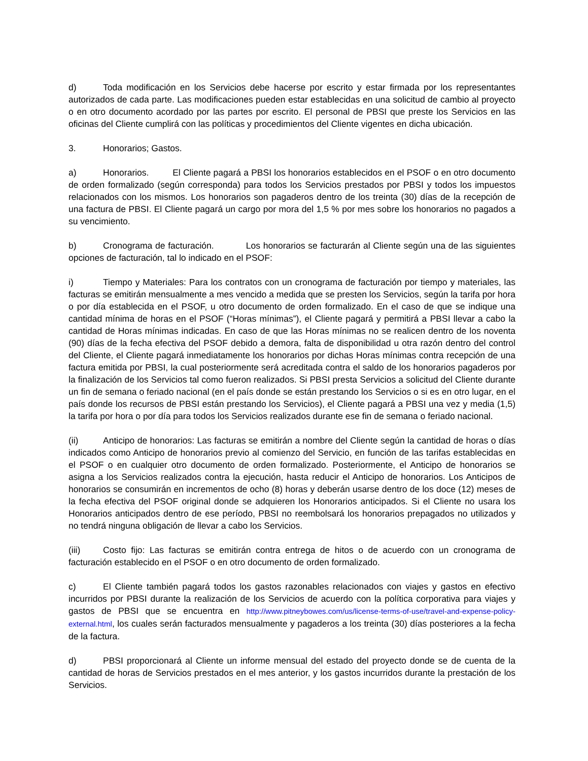d) Toda modificación en los Servicios debe hacerse por escrito y estar firmada por los representantes autorizados de cada parte. Las modificaciones pueden estar establecidas en una solicitud de cambio al proyecto o en otro documento acordado por las partes por escrito. El personal de PBSI que preste los Servicios en las oficinas del Cliente cumplirá con las políticas y procedimientos del Cliente vigentes en dicha ubicación.
3. Honorarios; Gastos.
a) Honorarios. El Cliente pagará a PBSI los honorarios establecidos en el PSOF o en otro documento de orden formalizado (según corresponda) para todos los Servicios prestados por PBSI y todos los impuestos relacionados con los mismos. Los honorarios son pagaderos dentro de los treinta (30) días de la recepción de una factura de PBSI. El Cliente pagará un cargo por mora del 1,5 % por mes sobre los honorarios no pagados a su vencimiento.
b) Cronograma de facturación. Los honorarios se facturarán al Cliente según una de las siguientes opciones de facturación, tal lo indicado en el PSOF:
i) Tiempo y Materiales: Para los contratos con un cronograma de facturación por tiempo y materiales, las facturas se emitirán mensualmente a mes vencido a medida que se presten los Servicios, según la tarifa por hora o por día establecida en el PSOF, u otro documento de orden formalizado. En el caso de que se indique una cantidad mínima de horas en el PSOF (“Horas mínimas”), el Cliente pagará y permitirá a PBSI llevar a cabo la cantidad de Horas mínimas indicadas. En caso de que las Horas mínimas no se realicen dentro de los noventa (90) días de la fecha efectiva del PSOF debido a demora, falta de disponibilidad u otra razón dentro del control del Cliente, el Cliente pagará inmediatamente los honorarios por dichas Horas mínimas contra recepción de una factura emitida por PBSI, la cual posteriormente será acreditada contra el saldo de los honorarios pagaderos por la finalización de los Servicios tal como fueron realizados. Si PBSI presta Servicios a solicitud del Cliente durante un fin de semana o feriado nacional (en el país donde se están prestando los Servicios o si es en otro lugar, en el país donde los recursos de PBSI están prestando los Servicios), el Cliente pagará a PBSI una vez y media (1,5) la tarifa por hora o por día para todos los Servicios realizados durante ese fin de semana o feriado nacional.
(ii) Anticipo de honorarios: Las facturas se emitirán a nombre del Cliente según la cantidad de horas o días indicados como Anticipo de honorarios previo al comienzo del Servicio, en función de las tarifas establecidas en el PSOF o en cualquier otro documento de orden formalizado. Posteriormente, el Anticipo de honorarios se asigna a los Servicios realizados contra la ejecución, hasta reducir el Anticipo de honorarios. Los Anticipos de honorarios se consumirán en incrementos de ocho (8) horas y deberán usarse dentro de los doce (12) meses de la fecha efectiva del PSOF original donde se adquieren los Honorarios anticipados. Si el Cliente no usara los Honorarios anticipados dentro de ese período, PBSI no reembolsará los honorarios prepagados no utilizados y no tendrá ninguna obligación de llevar a cabo los Servicios.
(iii) Costo fijo: Las facturas se emitirán contra entrega de hitos o de acuerdo con un cronograma de facturación establecido en el PSOF o en otro documento de orden formalizado.
c) El Cliente también pagará todos los gastos razonables relacionados con viajes y gastos en efectivo incurridos por PBSI durante la realización de los Servicios de acuerdo con la política corporativa para viajes y gastos de PBSI que se encuentra en http://www.pitneybowes.com/us/license-terms-of-use/travel-and-expense-policy-external.html, los cuales serán facturados mensualmente y pagaderos a los treinta (30) días posteriores a la fecha de la factura.
d) PBSI proporcionará al Cliente un informe mensual del estado del proyecto donde se de cuenta de la cantidad de horas de Servicios prestados en el mes anterior, y los gastos incurridos durante la prestación de los Servicios.